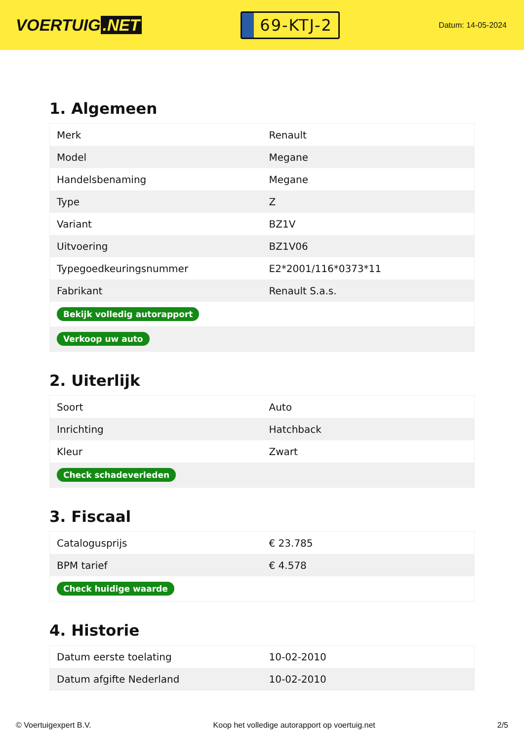VOERTUIG.NET
69-KTJ-2
Datum: 14-05-2024
1. Algemeen
| Merk | Renault |
| Model | Megane |
| Handelsbenaming | Megane |
| Type | Z |
| Variant | BZ1V |
| Uitvoering | BZ1V06 |
| Typegoedkeuringsnummer | E2*2001/116*0373*11 |
| Fabrikant | Renault S.a.s. |
| Bekijk volledig autorapport | |
| Verkoop uw auto | |
2. Uiterlijk
| Soort | Auto |
| Inrichting | Hatchback |
| Kleur | Zwart |
| Check schadeverleden | |
3. Fiscaal
| Catalogusprijs | € 23.785 |
| BPM tarief | € 4.578 |
| Check huidige waarde | |
4. Historie
| Datum eerste toelating | 10-02-2010 |
| Datum afgifte Nederland | 10-02-2010 |
© Voertuigexpert B.V. Koop het volledige autorapport op voertuig.net 2/5